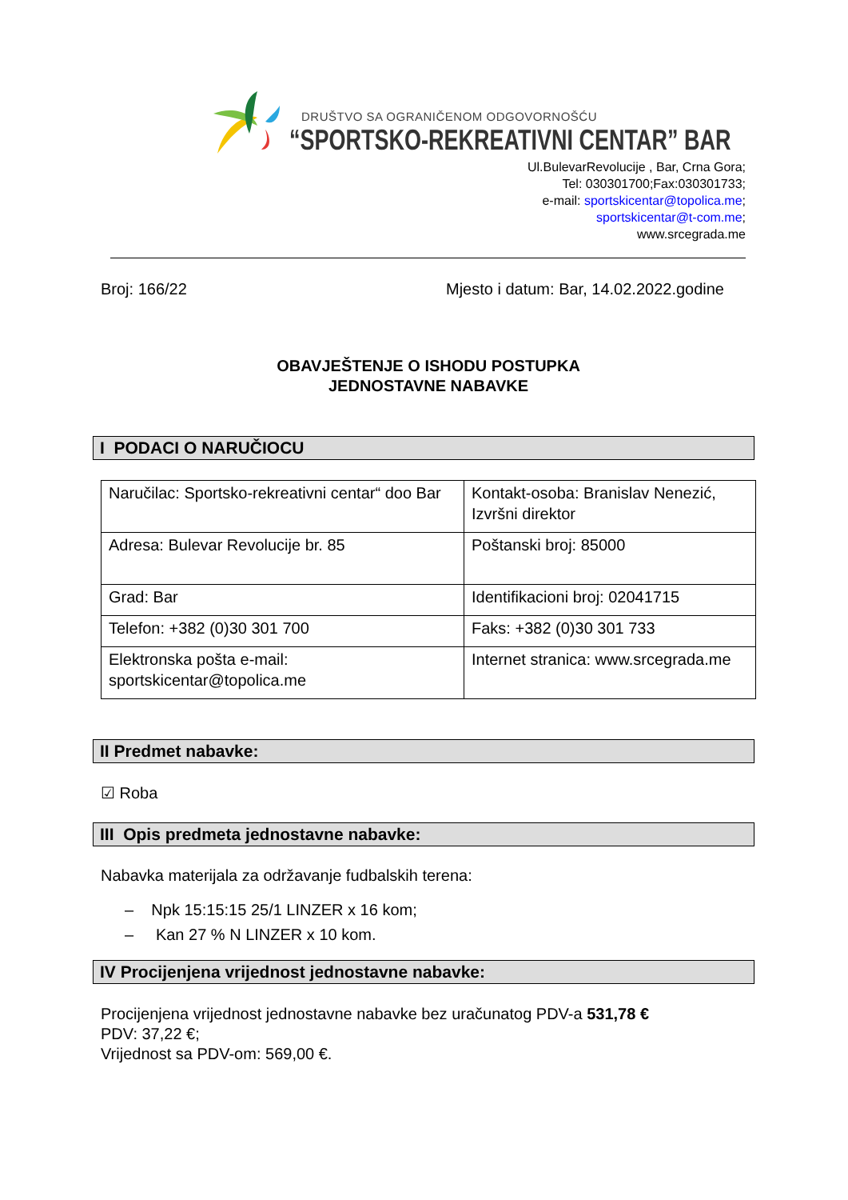DRUŠTVO SA OGRANIČENOM ODGOVORNOŠĆU
“SPORTSKO-REKREATIVNI CENTAR” BAR
Ul.BulevarRevolucije , Bar, Crna Gora;
Tel: 030301700;Fax:030301733;
e-mail: sportskicentar@topolica.me;
sportskicentar@t-com.me;
www.srcegrada.me
Broj: 166/22 Mjesto i datum: Bar, 14.02.2022.godine
OBAVJEŠTENJE O ISHODU POSTUPKA
JEDNOSTAVNE NABAVKE
I PODACI O NARUČIOCU
| Naručilac: Sportsko-rekreativni centar“ doo Bar | Kontakt-osoba: Branislav Nenezić, Izvršni direktor |
| Adresa: Bulevar Revolucije br. 85 | Poštanski broj: 85000 |
| Grad: Bar | Identifikacioni broj: 02041715 |
| Telefon: +382 (0)30 301 700 | Faks: +382 (0)30 301 733 |
| Elektronska pošta e-mail: sportskicentar@topolica.me | Internet stranica: www.srcegrada.me |
II Predmet nabavke:
☑ Roba
III Opis predmeta jednostavne nabavke:
Nabavka materijala za održavanje fudbalskih terena:
– Npk 15:15:15 25/1 LINZER x 16 kom;
– Kan 27 % N LINZER x 10 kom.
IV Procijenjena vrijednost jednostavne nabavke:
Procijenjena vrijednost jednostavne nabavke bez uračunatog PDV-a 531,78 €
PDV: 37,22 €;
Vrijednost sa PDV-om: 569,00 €.